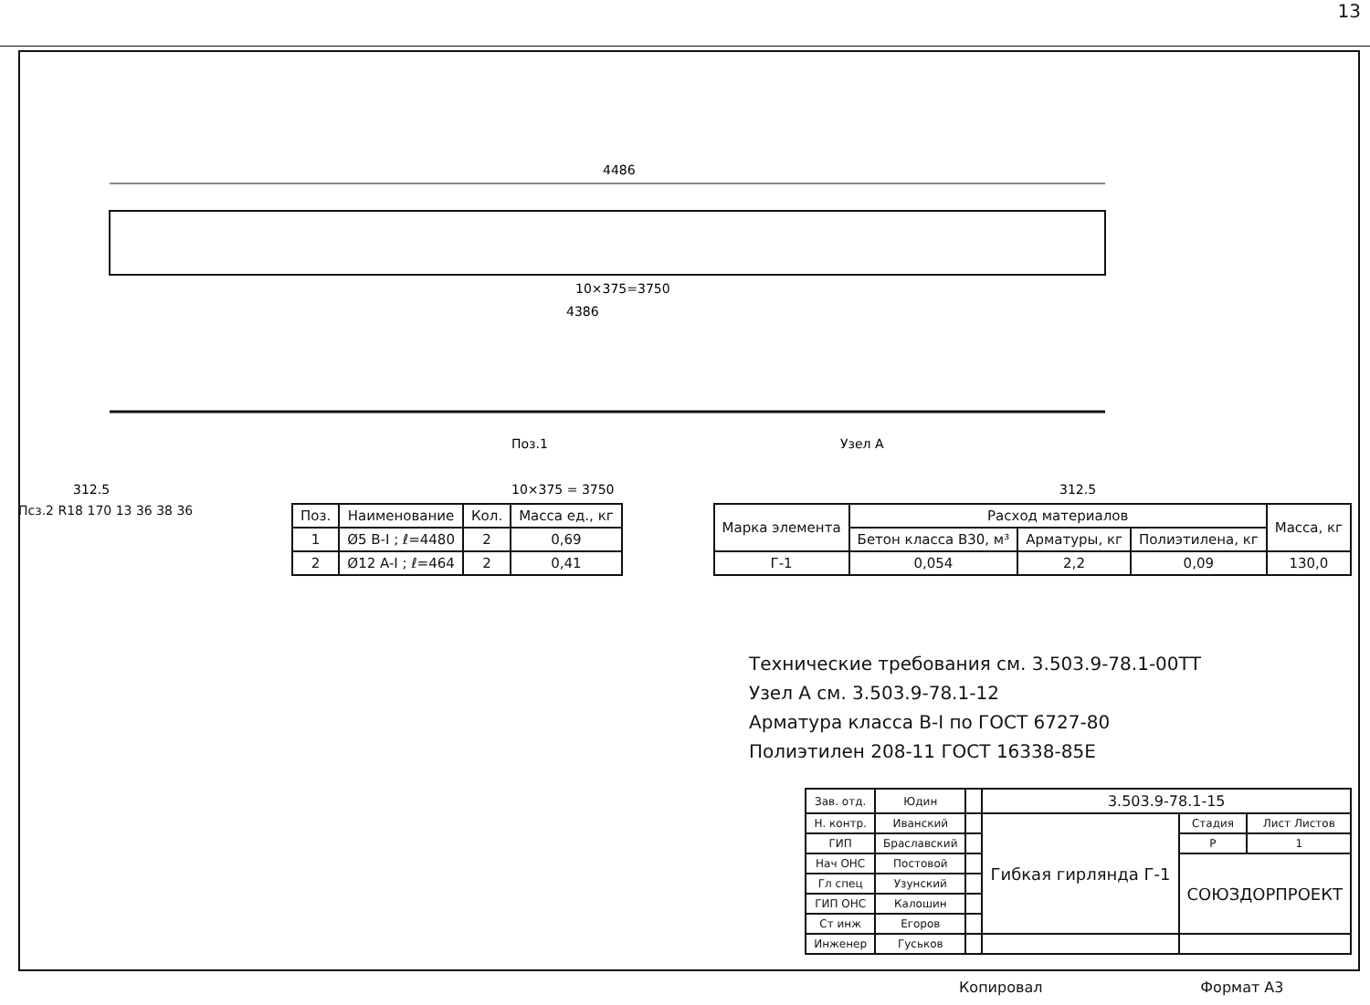13
4486
10×375=3750
4386
Поз.1
Узел А
312.5
10×375 = 3750
312.5
Пcз.2 R18 170 13 36 38 36
| Поз. | Наименование | Кол. | Масса ед., кг |
| --- | --- | --- | --- |
| 1 | Ø5 B-I ; ℓ=4480 | 2 | 0,69 |
| 2 | Ø12 A-I ; ℓ=464 | 2 | 0,41 |
| Марка элемента | Расход материалов | | | Масса, кг |
| --- | --- | --- | --- | --- |
| | Бетон класса В30, м³ | Арматуры, кг | Полиэтилена, кг | |
| Г-1 | 0,054 | 2,2 | 0,09 | 130,0 |
Технические требования см. 3.503.9-78.1-00ТТ
Узел А см. 3.503.9-78.1-12
Арматура класса B-I по ГОСТ 6727-80
Полиэтилен 208-11 ГОСТ 16338-85Е
| Зав. отд. | Юдин | | 3.503.9-78.1-15 | | |
| Н. контр. | Иванский | | Гибкая гирлянда Г-1 | Стадия | Лист Листов |
| ГИП | Браславский | | | Р | 1 |
| Нач ОНС | Постовой | | | СОЮЗДОРПРОЕКТ | |
| Гл спец | Узунский | | | | |
| ГИП ОНС | Калошин | | | | |
| Ст инж | Егоров | | | | |
| Инженер | Гуськов | | | | |
Копировал Формат А3